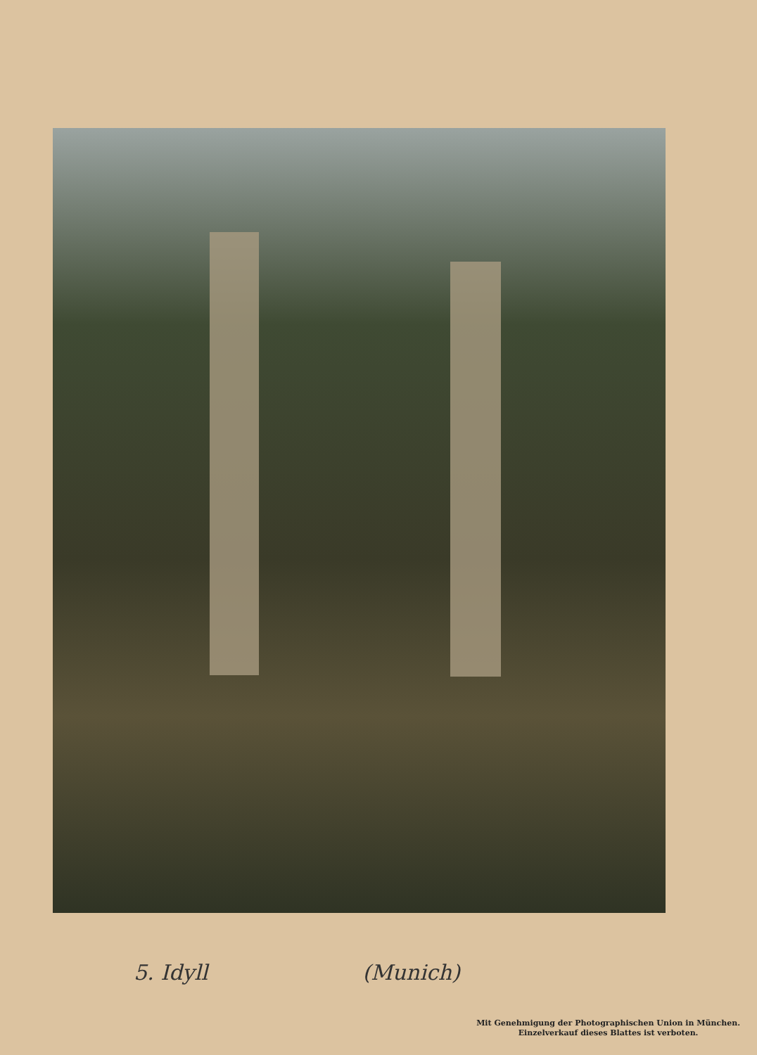5. Idyll (Munich)
Mit Genehmigung der Photographischen Union in München.
Einzelverkauf dieses Blattes ist verboten.